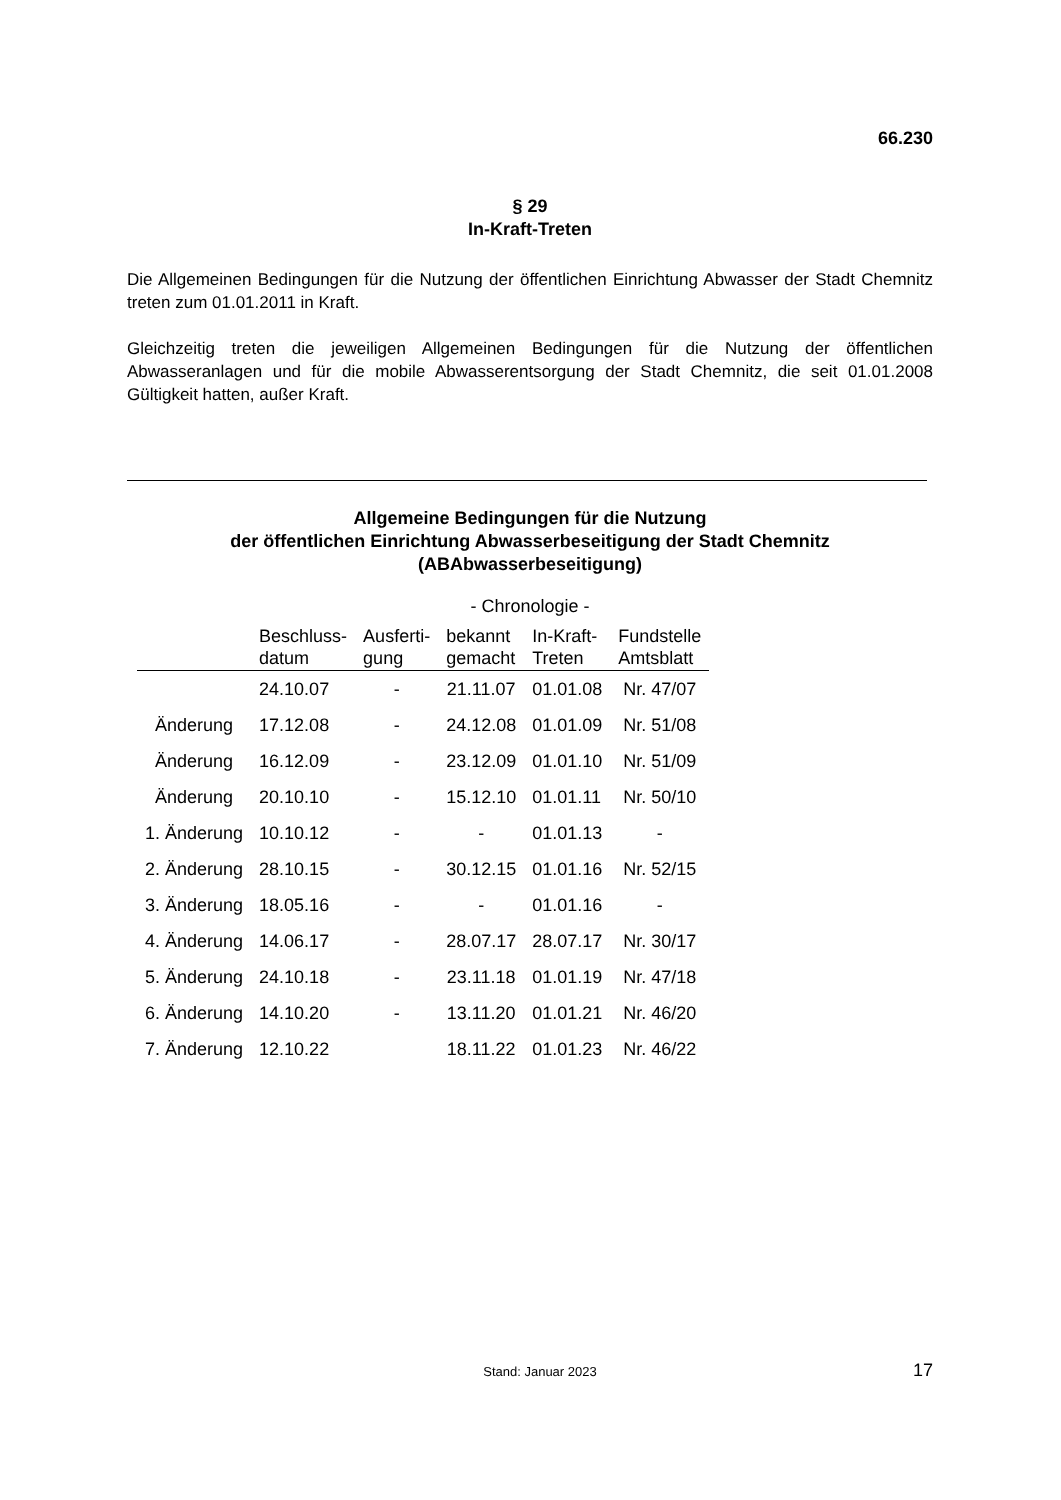66.230
§ 29
In-Kraft-Treten
Die Allgemeinen Bedingungen für die Nutzung der öffentlichen Einrichtung Abwasser der Stadt Chemnitz treten zum 01.01.2011 in Kraft.
Gleichzeitig treten die jeweiligen Allgemeinen Bedingungen für die Nutzung der öffentlichen Abwasseranlagen und für die mobile Abwasserentsorgung der Stadt Chemnitz, die seit 01.01.2008 Gültigkeit hatten, außer Kraft.
Allgemeine Bedingungen für die Nutzung
der öffentlichen Einrichtung Abwasserbeseitigung der Stadt Chemnitz
(ABAbwasserbeseitigung)
- Chronologie -
| | Beschluss- datum | Ausferti- gung | bekannt gemacht | In-Kraft- Treten | Fundstelle Amtsblatt |
| --- | --- | --- | --- | --- | --- |
| | 24.10.07 | - | 21.11.07 | 01.01.08 | Nr. 47/07 |
| Änderung | 17.12.08 | - | 24.12.08 | 01.01.09 | Nr. 51/08 |
| Änderung | 16.12.09 | - | 23.12.09 | 01.01.10 | Nr. 51/09 |
| Änderung | 20.10.10 | - | 15.12.10 | 01.01.11 | Nr. 50/10 |
| 1. Änderung | 10.10.12 | - | - | 01.01.13 | - |
| 2. Änderung | 28.10.15 | - | 30.12.15 | 01.01.16 | Nr. 52/15 |
| 3. Änderung | 18.05.16 | - | - | 01.01.16 | - |
| 4. Änderung | 14.06.17 | - | 28.07.17 | 28.07.17 | Nr. 30/17 |
| 5. Änderung | 24.10.18 | - | 23.11.18 | 01.01.19 | Nr. 47/18 |
| 6. Änderung | 14.10.20 | - | 13.11.20 | 01.01.21 | Nr. 46/20 |
| 7. Änderung | 12.10.22 | | 18.11.22 | 01.01.23 | Nr. 46/22 |
Stand: Januar 2023 17